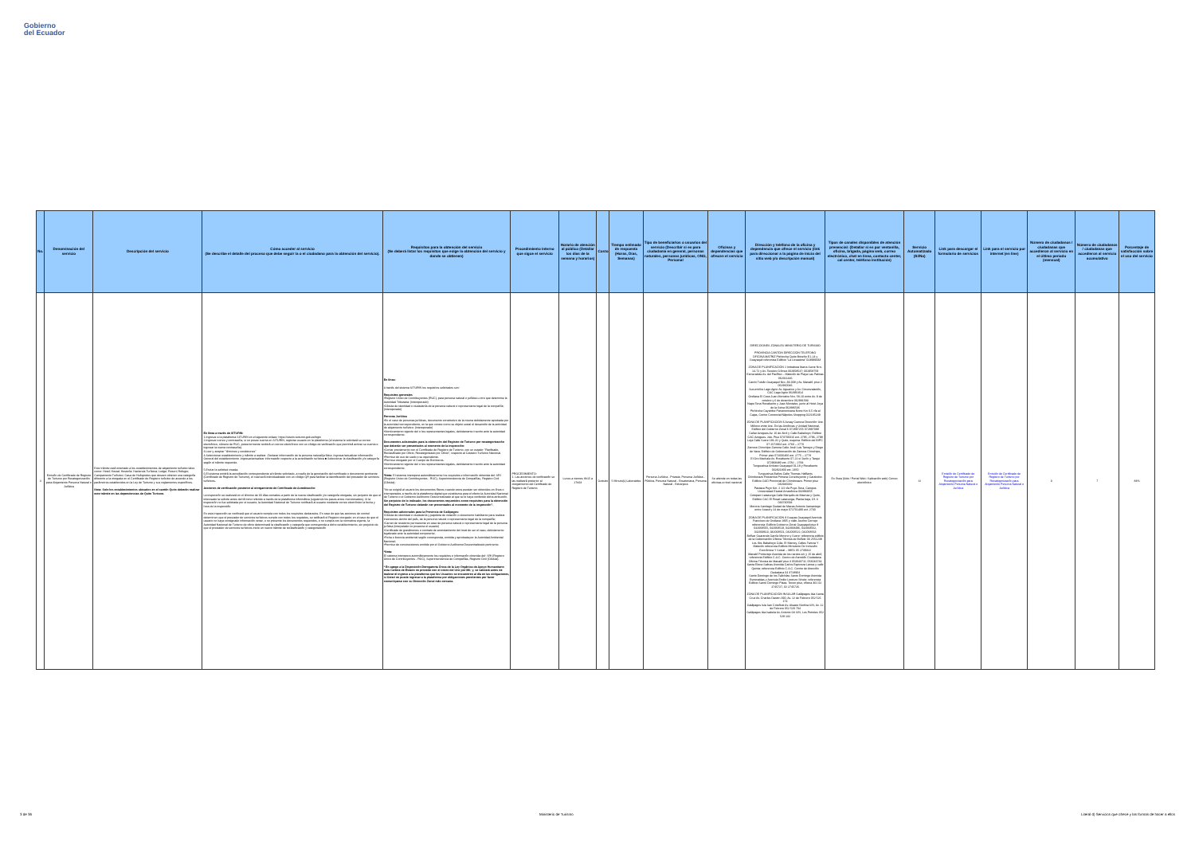Gobierno
del Ecuador
| No. | Denominación del servicio | Descripción del servicio | Cómo acceder al servicio (Se describe el detalle del proceso que debe seguir la o el ciudadano para la obtención del servicio). | Requisitos para la obtención del servicio (Se deberá listar los requisitos que exige la obtención del servicio y donde se obtienen) | Procedimiento interno que sigue el servicio | Horario de atención al público (Detallar los días de la semana y horarios) | Costo | Tiempo estimado de respuesta (Horas, Días, Semanas) | Tipo de beneficiarios o usuarios del servicio (Describir si es para ciudadanía en general, personas naturales, personas jurídicas, ONG, Personal | Oficinas y dependencias que ofrecen el servicio | Dirección y teléfono de la oficina y dependencia que ofrece el servicio (link para direccionar a la página de inicio del sitio web y/o descripción manual) | Tipos de canales disponibles de atención presencial: (Detallar si es por ventanilla, oficina, brigada, página web, correo electrónico, chat en línea, contacto center, cal center, teléfono institución) | Servicio Automatizado (Si/No) | Link para descargar el formulario de servicios | Link para el servicio por internet (en line) | Número de ciudadanos / ciudadanas que accedieron al servicio en el último período (mensual) | Número de ciudadanos / ciudadanas que accedieron al servicio acumulativo | Porcentaje de satisfacción sobre el uso del servicio |
| --- | --- | --- | --- | --- | --- | --- | --- | --- | --- | --- | --- | --- | --- | --- | --- | --- | --- | --- |
| 4 | Emisión de Certificado de Registro de Turismo por Recategorización para Alojamiento Persona Natural o Jurídica | Este trámite está orientado a los establecimientos de alojamiento turístico tales como: Hotel; Hostal; Hostería; Hacienda Turística; Lodge; Resort; Refugio; Campamento Turístico; Casa de Huéspedes que deseen obtener una categoría diferente a la otorgada en el Certificado de Registro turístico de acuerdo a los parámetros establecidos en la Ley de Turismo y sus reglamentos específicos. Nota: Solo los establecimientos ubicados en el cantón Quito deberán realizar este trámite en las dependencias de Quito Turismo. | En línea a través de SITURIN: 1.Ingresar a la plataforma SITURIN en el siguiente enlace: https://siturin.turismo.gob.ec/login 2.Ingresar correo y contraseña, si no posee cuenta en SITURIN, registrar usuario en la plataforma (el sistema le solicitará su correo electrónico, número de RUC, posteriormente recibirá un correo electrónico con un código de verificación que permitirá activar su cuenta e ingresar la nueva contraseña). 3.Leer y aceptar "términos y condiciones" 4.Seleccionar establecimiento y trámite a realizar -Declarar información de la persona natural/jurídica -Ingresar/actualizar información General del establecimiento -Ingresar/actualizar información respecto a la acreditación turística ■ Seleccionar la clasificación y/o categoría según el trámite requerido. 5.Enviar la solicitud creada. 6.El sistema emitirá la acreditación correspondiente al trámite solicitado, a través de la generación del certificado o documento pertinente (Certificado de Registro de Turismo), el cual será individualizado con un código QR para facilitar la identificación del prestador de servicios turísticos. Acciones de verificación posterior al otorgamiento de Certificado de Acreditación: La inspección se realizará en el término de 30 días contados a partir de la nueva clasificación y/o categoría otorgada, sin perjuicio de que el interesado la solicite antes del término referido a través de la plataforma informática (siguiendo los pasos antes mencionados). Si la inspección no fue solicitada por el usuario, la Autoridad Nacional de Turismo notificará al usuario mediante correo electrónico la fecha y hora de la inspección. En esta inspección se verificará que el usuario cumpla con todos los requisitos declarados. En caso de que las acciones de control determinen que el prestador de servicios turísticos cumple con todos los requisitos, se ratificará el Registro otorgado; en el caso de que el usuario no haya consignado información veraz, o no presente los documentos requeridos, o no cumpla con la normativa vigente, la Autoridad Nacional de Turismo de oficio determinará la clasificación y categoría que corresponda a dicho establecimiento, sin perjuicio de que el prestador de servicios turísticos inicie un nuevo trámite de reclasificación y categorización | En línea: A través del sistema SITURIN los requisitos solicitados son: Requisitos generales •Registro Único de Contribuyentes (RUC), para persona natural o jurídica u otro que determine la Autoridad Tributaria; (interoperado) •Cédula de identidad o ciudadanía de la persona natural o representante legal de la compañía;(interoperado) Persona Jurídica •En el caso de personas jurídicas, documento constitutivo de la misma debidamente aprobada por la autoridad correspondiente, en la que conste como su objeto social el desarrollo de la actividad de alojamiento turístico; (interoperado) •Nombramiento vigente del o los representantes legales, debidamente inscrito ante la autoridad correspondiente. Documentos adicionales para la obtención del Registro de Turismo por recategorización que deberán ser presentados al momento de la inspección: •Contar previamente con el Certificado de Registro de Turismo, con un estado: "Ratificado, Reclasificado por Oficio, Recategorizado por Oficio", respecto al Catastro Turístico Nacional. •Permiso de uso de suelo o su equivalente. •Permiso otorgado por el Cuerpo de Bomberos. •Nombramiento vigente del o los representantes legales, debidamente inscrito ante la autoridad correspondiente. *Nota: El sistema interopera automáticamente los requisitos e información obtenida del: SRI (Registro Único de Contribuyentes - RUC), Superintendencia de Compañías, Registro Civil (Cédula); "No se exigirá al usuario los documentos físicos cuando estos puedan ser obtenidos en línea o interoperados a través de la plataforma digital que establezca para el efecto la Autoridad Nacional de Turismo o el Gobierno Autónomo Descentralizado al que se le haya conferido dicha atribución. Sin perjuicio de lo indicado, los documentos requeridos como requisitos para la obtención del Registro de Turismo deberán ser presentados al momento de la inspección". Requisitos adicionales para la Provincia de Galápagos: •Cédula de identidad o ciudadanía y papeleta de votación o documento habilitante para realizar inversiones dentro del país, de la persona natural o representante legal de la compañía; •Carnet de residente permanente en caso de persona natural o representante legal de la persona jurídica (interpelado no presenta el usuario) •Certificado de gravámenes o contrato de arrendamiento del local de ser el caso, debidamente legalizado ante la autoridad competente; •Ficha o licencia ambiental según corresponda, emitida y aprobada por la Autoridad Ambiental Nacional; •Permiso de construcciones emitido por el Gobierno Autónomo Descentralizado pertinente. *Nota: El sistema interopera automáticamente los requisitos e información obtenida del: SRI (Registro Único de Contribuyentes - RUC), Superintendencia de Compañías, Registro Civil (Cédula). * En apego a la Disposición Derogatoria Única de la Ley Orgánica de Apoyo Humanitario esta Cartera de Estado no procede con el cobro del Uno por Mil; y, se validará antes de realizar el ingreso a la plataforma que los Usuarios se encuentren al día en las obligaciones, si Usted no puede ingresar a la plataforma por obligaciones pendientes por favor comuníquese con su Dirección Zonal más cercana. | PROCEDIMIENTO: 1. Las acciones de verificación se las realizará posterior al otorgamiento del Certificado de Registro de Turismo | Lunes a viernes 8h15 a 17h03 | Gratuito | 5 Minuto(s) Laborables | Persona Jurídica - Privada, Persona Jurídica - Pública, Persona Natural - Ecuatoriana, Persona Natural - Extranjera | Se atiende en todas las oficinas a nivel nacional | DIRECCIONES ZONALES MINISTERIO DE TURISMO PROVINCIA CANTÓN DIRECCIÓN TELÉFONO OFICINA MATRIZ Pichincha Quito Briceño E1-24 y Guayaquil referencia Edificio "La Licuadora" 023999333 ZONA DE PLANIFICACIÓN 1 Imbabura Ibarra Sucre Nro. 14-72 y Av. Teodoro Gómez 062958547; 062958759 Esmeraldas Av. del Pacífico – Malecón de Playa Las Palmas 062011446 Carchi Tulcán Guayaquil Nro. 39-008 y Av. Manabí, piso 2 062960046 Sucumbíos Lago Agrio Av. Aguarico y Av. Circunvalación, CAC Lago Agrio 062991914 Orellana El Coca Juan Montalvo Nro. 58-10 entre Av. 9 de octubre y 6 de diciembre 062881583 Napo Tena Rocafuerte y Juan Montalvo, junto al Hotel Joya de la Selva 062886536 Pichincha Cayambe Panamericana Norte Km 0.5 vía al Cajas, Centro Comercial Nápoles Shopping 022185249 ZONA DE PLANIFICACIÓN 6 Azuay Cuenca Dirección: Ave. México entre Ave. De las Américas y Unidad Nacional, Edificio del Gobierno Zonal 6 072887255 072887089 Cañar Azogues Av. 16 de Abril y Calle Babahoyo; Edificio CAC Azogues. 2do. Piso 073706016 ext. 2795, 2796, 2798 Loja Calle Sucre 191-31 y Quito, esquina. Edificio del INPC 07 2572964 ext. 2760 – 2770 Zamora Chinchipe Zamora Calle José Luis Tamayo y Diego de Vaca. Edificio de Gobernación de Zamora Chinchipe, Primer piso 072606466 ext. 2775 – 2778 El Oro Machala Av. Rocafuerte 07-22 e/ Junín y Tarqui 072968480 ext. 2782 – 2784 Tungurahua Ambato Guayaquil 01-18 y Rocafuerte 032821800 ext. 2350 Tungurahua Baños Calle Thomas Halflants Chimborazo Riobamba Primera Constituyente y Carabobo. Edificio GAD Provincial de Chimborazo. Primer piso 032946682 Pastaza Puyo Km. 2 1/2 vía Puyo-Tena, Campus Universidad Estatal Amazónica 032894655 Cotopaxi Latacunga Calle Marqués de Maenza y Quito, Edificio CAC El Rosal Latacunga, Planta baja, Of. 3 033730594 Morona Santiago Ciudad de Macas Antonio Samaniego entre Soasti y 24 de mayo 072701480 ext. 2730 ZONA DE PLANIFICACIÓN 8 Guayas Guayaquil Avenida Francisco de Orellana 1805 y calle Justino Cornejo referencia; Edificio Gobierno Zonal Guayaquil piso 8 042068565, 042068519, 042068496, 042068562, 042068613, 042068501, 042068522, 042068563 Bolívar Guaranda García Moreno y Sucre; referencia edificio de la Gobernación Oficina Técnica de Bolívar 03 2551249 Los ríos Babahoyo Cdla. El Mamey, Calles Twinza Y Malecón referencia Edificio Ministerio De Inclusión Económica Y Social – MIES 05 2739322 Manabí Portoviejo Avenida de los nardos s/n y 15 de abril; referencia Edificio C.A.C. Centro de Atención Ciudadana Oficina Técnica de Manabí piso 3 053043711; 053043734 Santa Elena Salinas Avenida Carlos Espinoza Larrea y calle Quinta; referencia Edificio C.A.C. Centro de Atención Ciudadana 04 3728904 Santo Domingo de los Tsáchilas Santo Domingo Avenida Esmeraldas y Avenida Emilio Lorenzo Sthele; referencia Edificio Santo Domingo Plaza. Tercer piso, oficina 301 02 2745727, 02 2745726 ZONA DE PLANIFICACIÓN INSULAR Galápagos Isla Santa Cruz Av. Charles Darwin 390, Av. 12 de Febrero 052 526 174 Galápagos Isla San Cristóbal Av. Alsacio Northia S/N, Av. 12 de Febrero 052 520 704 Galápagos Isla Isabela Av. Antonio Gil S/N, Los Petreles 052 529 132 | En línea (Sitio / Portal Web / Aplicación web) Correo electrónico | Si | Emisión de Certificado de Registro de Turismo por Recategorización para Alojamiento Persona Natural o Jurídica | Emisión de Certificado de Registro de Turismo por Recategorización para Alojamiento Persona Natural o Jurídica | 3 | 7 | 84% |
3 de 36 Ministerio de Turismo Literal d) Servicios que ofrece y las formas de hacer a ellos